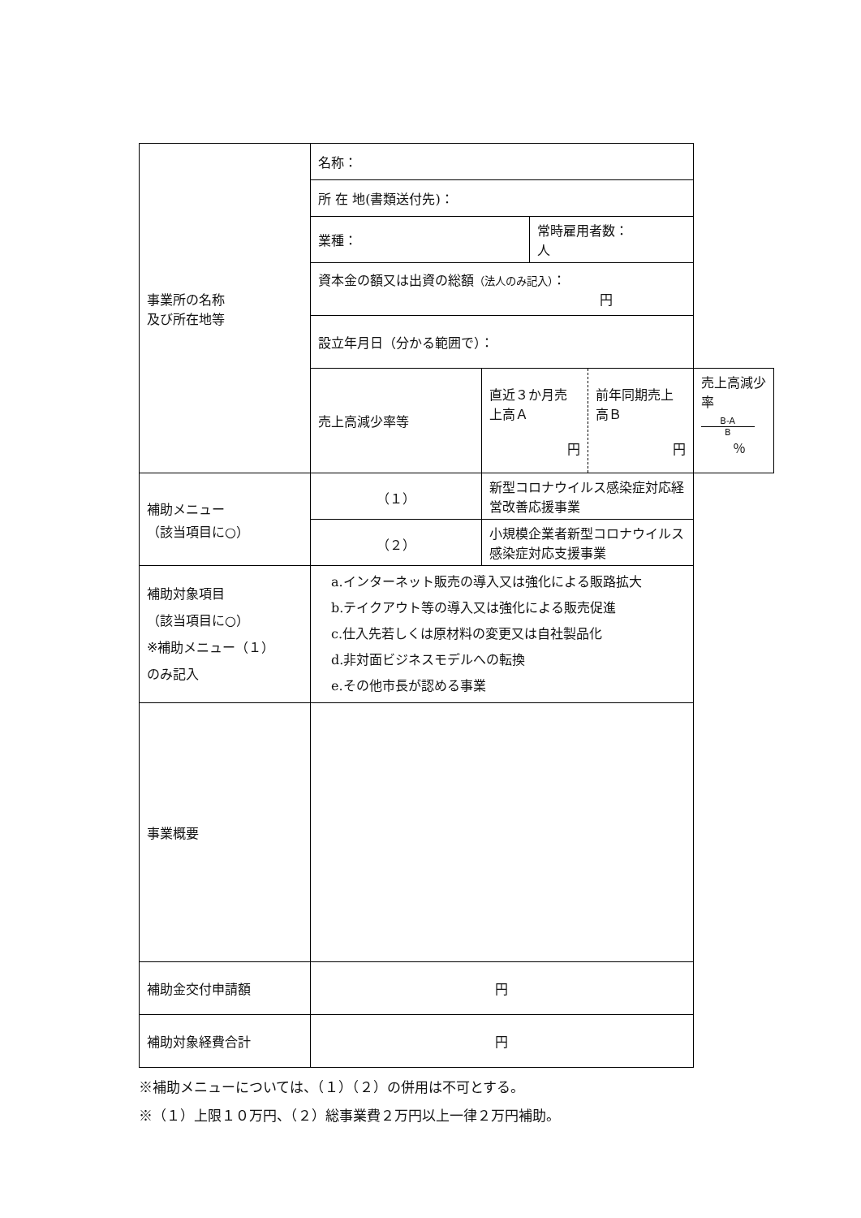| 事業所の名称 及び所在地等 | 名称： | | | | |
| | 所 在 地(書類送付先)： | | | | |
| | 業種： | | 常時雇用者数： 人 | | |
| | 資本金の額又は出資の総額 （法人のみ記入） ： 円 | | | | |
| | 設立年月日（分かる範囲で）： | | | | |
| | 売上高減少率等 | 直近３か月売上高Ａ 円 | | 前年同期売上高Ｂ 円 | 売上高減少率 B-A B ％ |
| 補助メニュー （該当項目に○） | （１） | 新型コロナウイルス感染症対応経営改善応援事業 | | | |
| | （２） | 小規模企業者新型コロナウイルス感染症対応支援事業 | | | |
| 補助対象項目 （該当項目に○） ※補助メニュー（１） のみ記入 | a.インターネット販売の導入又は強化による販路拡大 b.テイクアウト等の導入又は強化による販売促進 c.仕入先若しくは原材料の変更又は自社製品化 d.非対面ビジネスモデルへの転換 e.その他市長が認める事業 | | | | |
| 事業概要 | | | | | |
| 補助金交付申請額 | 円 | | | | |
| 補助対象経費合計 | 円 | | | | |
※補助メニューについては、（１）（２）の併用は不可とする。
※（１）上限１０万円、（２）総事業費２万円以上一律２万円補助。